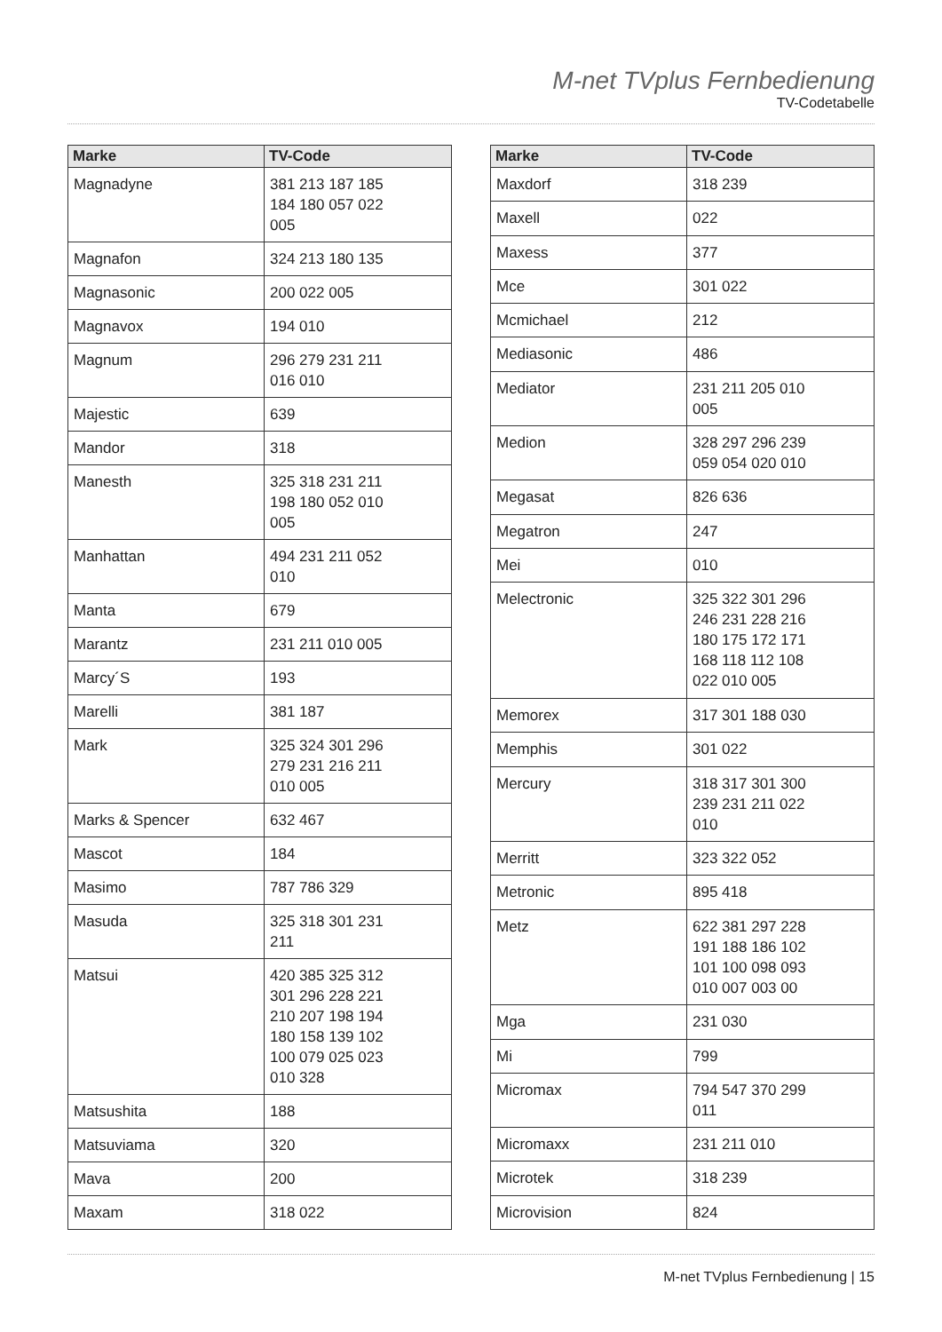M-net TVplus Fernbedienung
TV-Codetabelle
| Marke | TV-Code |
| --- | --- |
| Magnadyne | 381 213 187 185 184 180 057 022 005 |
| Magnafon | 324 213 180 135 |
| Magnasonic | 200 022 005 |
| Magnavox | 194 010 |
| Magnum | 296 279 231 211 016 010 |
| Majestic | 639 |
| Mandor | 318 |
| Manesth | 325 318 231 211 198 180 052 010 005 |
| Manhattan | 494 231 211 052 010 |
| Manta | 679 |
| Marantz | 231 211 010 005 |
| Marcy´S | 193 |
| Marelli | 381 187 |
| Mark | 325 324 301 296 279 231 216 211 010 005 |
| Marks & Spencer | 632 467 |
| Mascot | 184 |
| Masimo | 787 786 329 |
| Masuda | 325 318 301 231 211 |
| Matsui | 420 385 325 312 301 296 228 221 210 207 198 194 180 158 139 102 100 079 025 023 010 328 |
| Matsushita | 188 |
| Matsuviama | 320 |
| Mava | 200 |
| Maxam | 318 022 |
| Marke | TV-Code |
| --- | --- |
| Maxdorf | 318 239 |
| Maxell | 022 |
| Maxess | 377 |
| Mce | 301 022 |
| Mcmichael | 212 |
| Mediasonic | 486 |
| Mediator | 231 211 205 010 005 |
| Medion | 328 297 296 239 059 054 020 010 |
| Megasat | 826 636 |
| Megatron | 247 |
| Mei | 010 |
| Melectronic | 325 322 301 296 246 231 228 216 180 175 172 171 168 118 112 108 022 010 005 |
| Memorex | 317 301 188 030 |
| Memphis | 301 022 |
| Mercury | 318 317 301 300 239 231 211 022 010 |
| Merritt | 323 322 052 |
| Metronic | 895 418 |
| Metz | 622 381 297 228 191 188 186 102 101 100 098 093 010 007 003 00 |
| Mga | 231 030 |
| Mi | 799 |
| Micromax | 794 547 370 299 011 |
| Micromaxx | 231 211 010 |
| Microtek | 318 239 |
| Microvision | 824 |
M-net TVplus Fernbedienung | 15